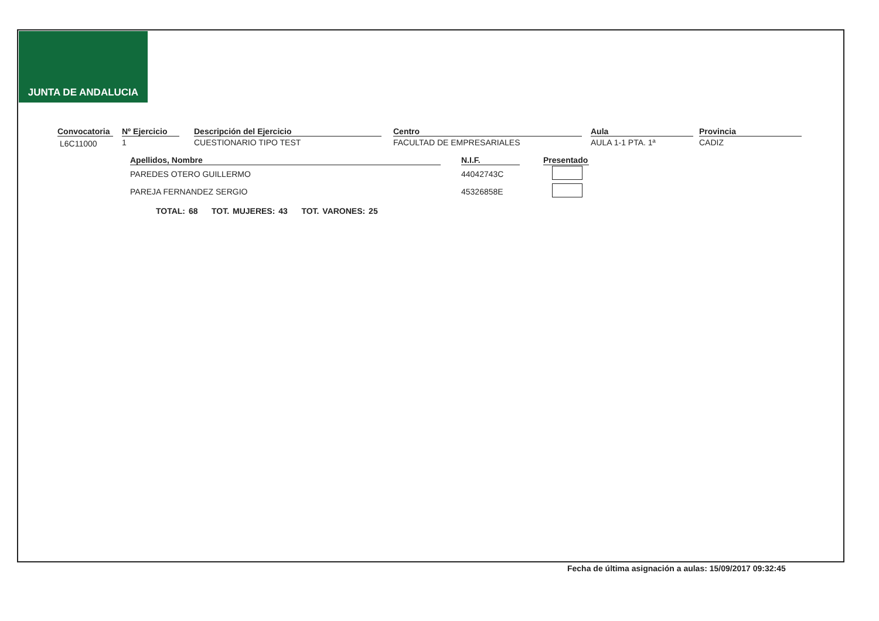JUNTA DE ANDALUCIA
| Convocatoria | | Nº Ejercicio | | Descripción del Ejercicio | | Centro | | Aula | | Provincia |
| --- | --- | --- | --- | --- | --- | --- | --- | --- | --- | --- |
| L6C11000 | | 1 | | CUESTIONARIO TIPO TEST | | FACULTAD DE EMPRESARIALES | | AULA 1-1 PTA. 1ª | | CADIZ |
| Apellidos, Nombre | | N.I.F. | | Presentado |
| --- | --- | --- | --- | --- |
| PAREDES OTERO GUILLERMO | | 44042743C | | |
| PAREJA FERNANDEZ SERGIO | | 45326858E | | |
TOTAL: 68 TOT. MUJERES: 43 TOT. VARONES: 25
Fecha de última asignación a aulas: 15/09/2017 09:32:45